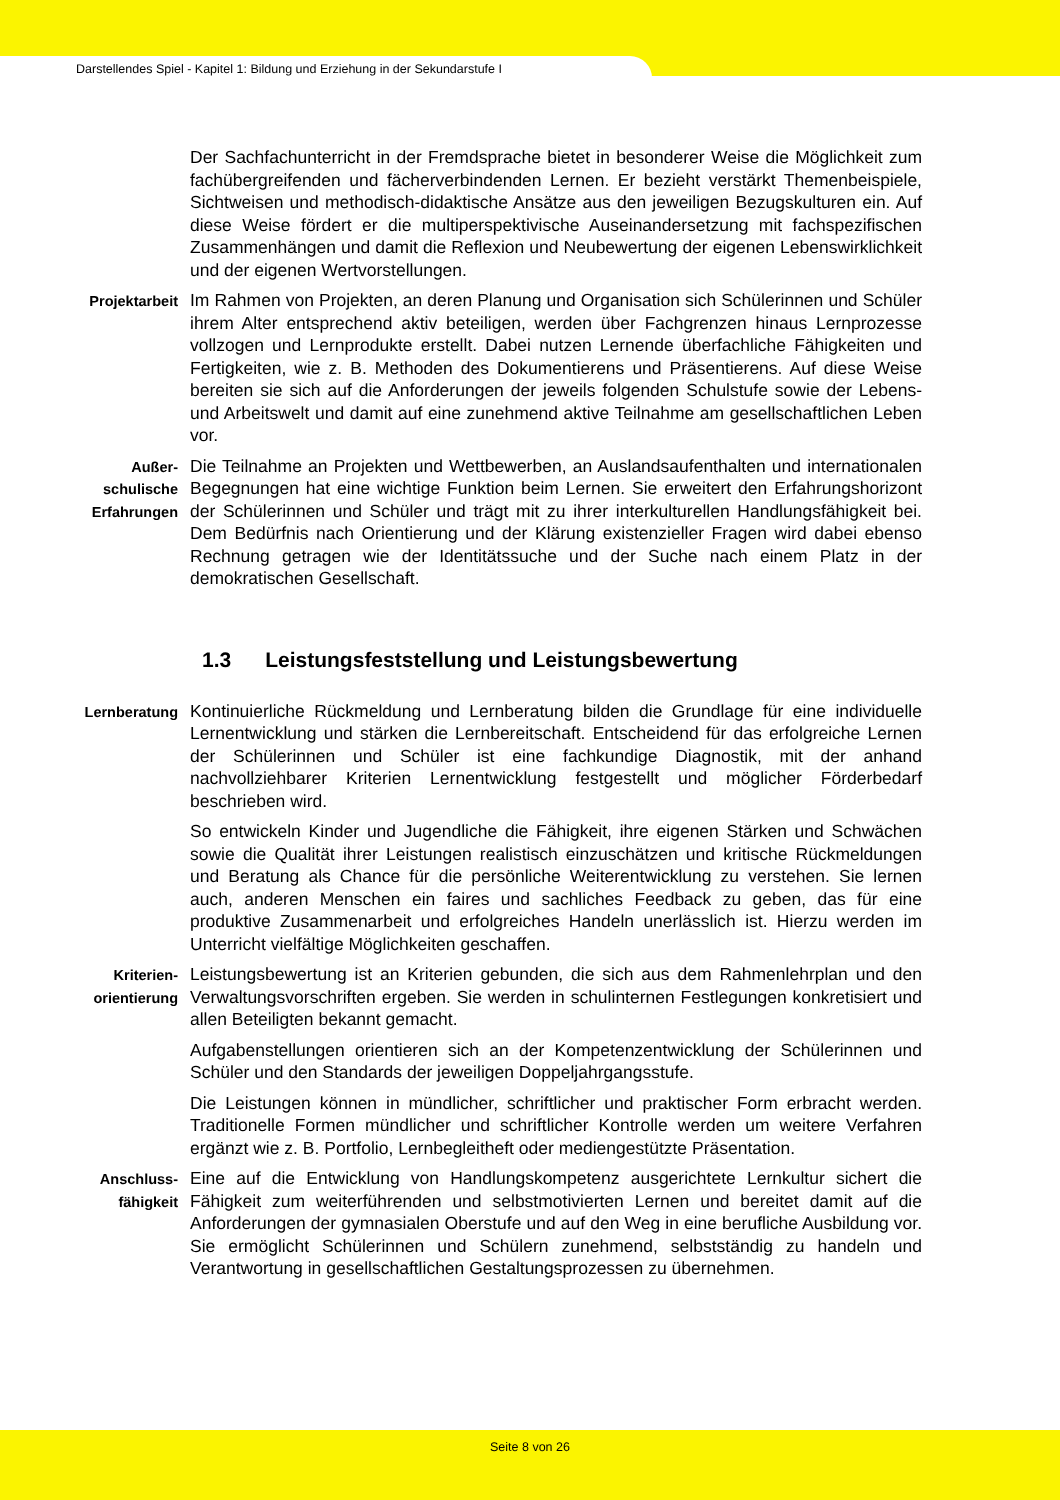Darstellendes Spiel - Kapitel 1: Bildung und Erziehung in der Sekundarstufe I
Der Sachfachunterricht in der Fremdsprache bietet in besonderer Weise die Möglichkeit zum fachübergreifenden und fächerverbindenden Lernen. Er bezieht verstärkt Themenbeispiele, Sichtweisen und methodisch-didaktische Ansätze aus den jeweiligen Bezugskulturen ein. Auf diese Weise fördert er die multiperspektivische Auseinandersetzung mit fachspezifischen Zusammenhängen und damit die Reflexion und Neubewertung der eigenen Lebenswirklichkeit und der eigenen Wertvorstellungen.
Projektarbeit
Im Rahmen von Projekten, an deren Planung und Organisation sich Schülerinnen und Schüler ihrem Alter entsprechend aktiv beteiligen, werden über Fachgrenzen hinaus Lernprozesse vollzogen und Lernprodukte erstellt. Dabei nutzen Lernende überfachliche Fähigkeiten und Fertigkeiten, wie z. B. Methoden des Dokumentierens und Präsentierens. Auf diese Weise bereiten sie sich auf die Anforderungen der jeweils folgenden Schulstufe sowie der Lebens- und Arbeitswelt und damit auf eine zunehmend aktive Teilnahme am gesellschaftlichen Leben vor.
Außer-
schulische
Erfahrungen
Die Teilnahme an Projekten und Wettbewerben, an Auslandsaufenthalten und internationalen Begegnungen hat eine wichtige Funktion beim Lernen. Sie erweitert den Erfahrungshorizont der Schülerinnen und Schüler und trägt mit zu ihrer interkulturellen Handlungsfähigkeit bei. Dem Bedürfnis nach Orientierung und der Klärung existenzieller Fragen wird dabei ebenso Rechnung getragen wie der Identitätssuche und der Suche nach einem Platz in der demokratischen Gesellschaft.
1.3 Leistungsfeststellung und Leistungsbewertung
Lernberatung
Kontinuierliche Rückmeldung und Lernberatung bilden die Grundlage für eine individuelle Lernentwicklung und stärken die Lernbereitschaft. Entscheidend für das erfolgreiche Lernen der Schülerinnen und Schüler ist eine fachkundige Diagnostik, mit der anhand nachvollziehbarer Kriterien Lernentwicklung festgestellt und möglicher Förderbedarf beschrieben wird.
So entwickeln Kinder und Jugendliche die Fähigkeit, ihre eigenen Stärken und Schwächen sowie die Qualität ihrer Leistungen realistisch einzuschätzen und kritische Rückmeldungen und Beratung als Chance für die persönliche Weiterentwicklung zu verstehen. Sie lernen auch, anderen Menschen ein faires und sachliches Feedback zu geben, das für eine produktive Zusammenarbeit und erfolgreiches Handeln unerlässlich ist. Hierzu werden im Unterricht vielfältige Möglichkeiten geschaffen.
Kriterien-
orientierung
Leistungsbewertung ist an Kriterien gebunden, die sich aus dem Rahmenlehrplan und den Verwaltungsvorschriften ergeben. Sie werden in schulinternen Festlegungen konkretisiert und allen Beteiligten bekannt gemacht.
Aufgabenstellungen orientieren sich an der Kompetenzentwicklung der Schülerinnen und Schüler und den Standards der jeweiligen Doppeljahrgangsstufe.
Die Leistungen können in mündlicher, schriftlicher und praktischer Form erbracht werden. Traditionelle Formen mündlicher und schriftlicher Kontrolle werden um weitere Verfahren ergänzt wie z. B. Portfolio, Lernbegleitheft oder mediengestützte Präsentation.
Anschluss-
fähigkeit
Eine auf die Entwicklung von Handlungskompetenz ausgerichtete Lernkultur sichert die Fähigkeit zum weiterführenden und selbstmotivierten Lernen und bereitet damit auf die Anforderungen der gymnasialen Oberstufe und auf den Weg in eine berufliche Ausbildung vor. Sie ermöglicht Schülerinnen und Schülern zunehmend, selbstständig zu handeln und Verantwortung in gesellschaftlichen Gestaltungsprozessen zu übernehmen.
Seite 8 von 26